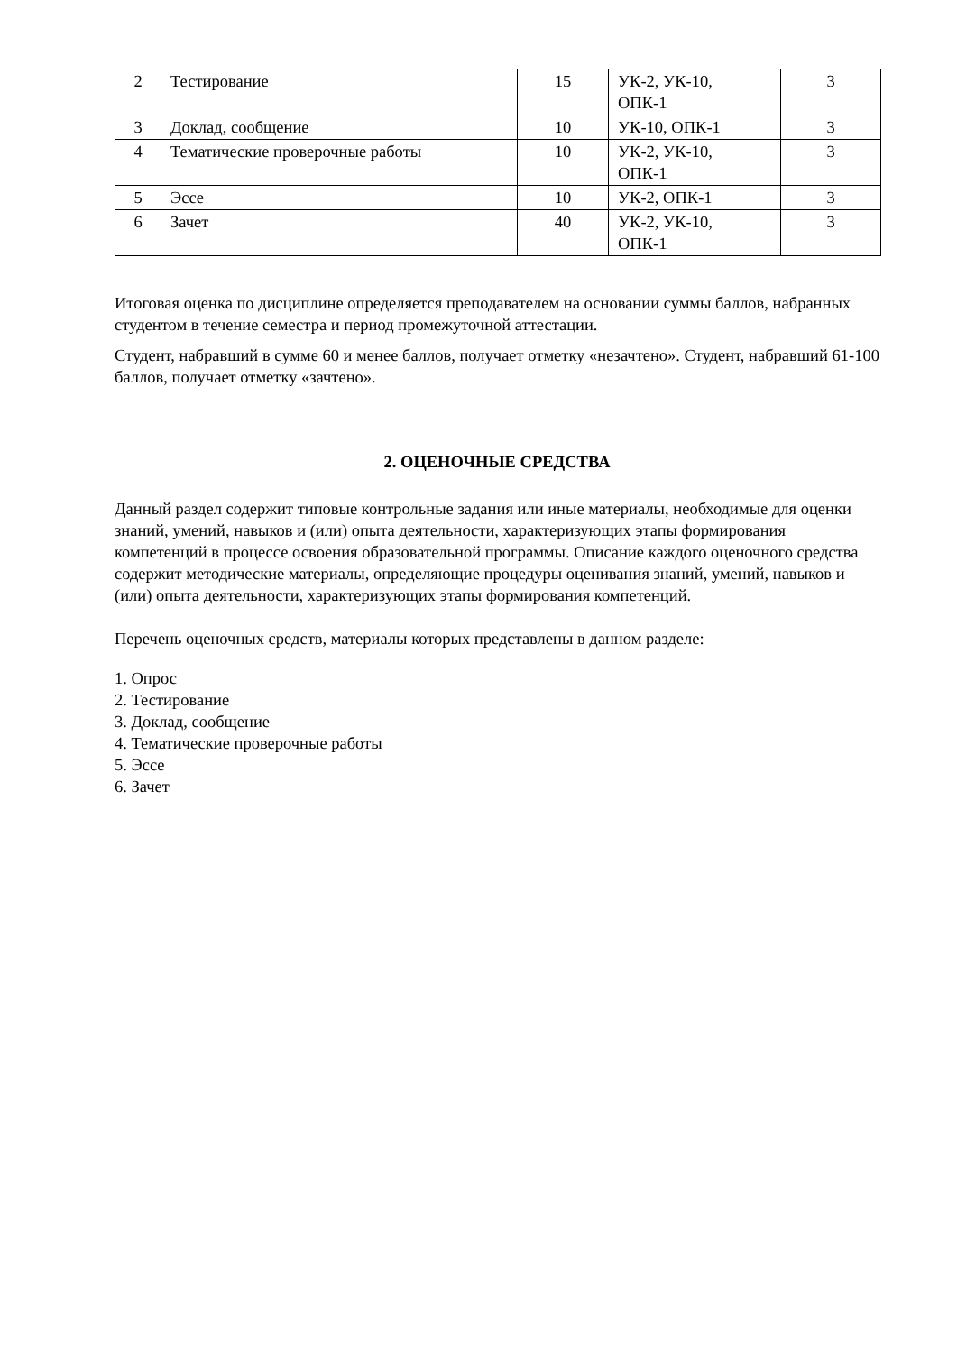| 2 | Тестирование | 15 | УК-2, УК-10, ОПК-1 | 3 |
| 3 | Доклад, сообщение | 10 | УК-10, ОПК-1 | 3 |
| 4 | Тематические проверочные работы | 10 | УК-2, УК-10, ОПК-1 | 3 |
| 5 | Эссе | 10 | УК-2, ОПК-1 | 3 |
| 6 | Зачет | 40 | УК-2, УК-10, ОПК-1 | 3 |
Итоговая оценка по дисциплине определяется преподавателем на основании суммы баллов, набранных студентом в течение семестра и период промежуточной аттестации.
Студент, набравший в сумме 60 и менее баллов, получает отметку «незачтено». Студент, набравший 61-100 баллов, получает отметку «зачтено».
2. ОЦЕНОЧНЫЕ СРЕДСТВА
Данный раздел содержит типовые контрольные задания или иные материалы, необходимые для оценки знаний, умений, навыков и (или) опыта деятельности, характеризующих этапы формирования компетенций в процессе освоения образовательной программы. Описание каждого оценочного средства содержит методические материалы, определяющие процедуры оценивания знаний, умений, навыков и (или) опыта деятельности, характеризующих этапы формирования компетенций.
Перечень оценочных средств, материалы которых представлены в данном разделе:
1. Опрос
2. Тестирование
3. Доклад, сообщение
4. Тематические проверочные работы
5. Эссе
6. Зачет